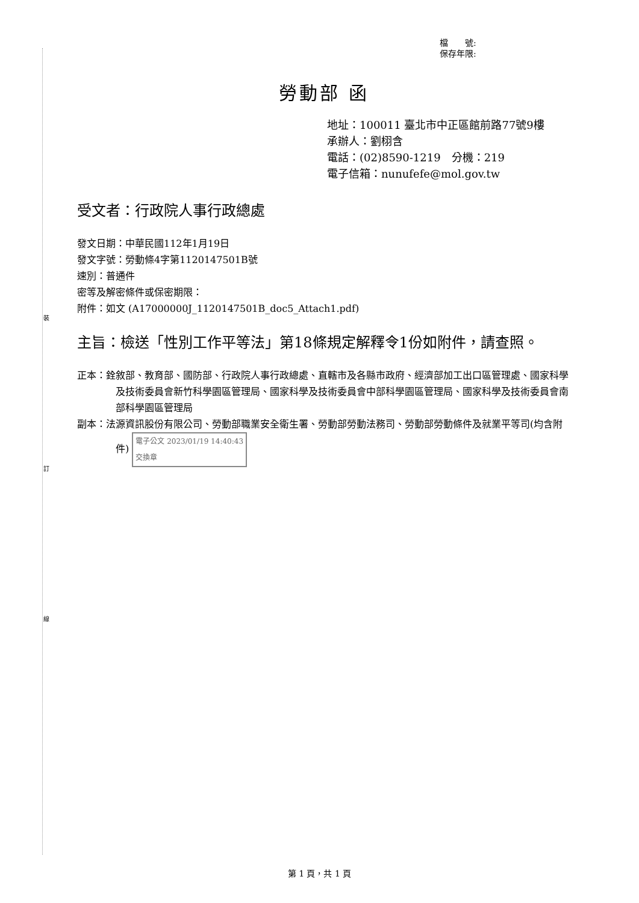裝
訂
線
檔　　號:
保存年限:
勞動部 函
地址：100011 臺北市中正區館前路77號9樓
承辦人：劉栩含
電話：(02)8590-1219　分機：219
電子信箱：nunufefe@mol.gov.tw
受文者：行政院人事行政總處
發文日期：中華民國112年1月19日
發文字號：勞動條4字第1120147501B號
速別：普通件
密等及解密條件或保密期限：
附件：如文 (A17000000J_1120147501B_doc5_Attach1.pdf)
主旨：檢送「性別工作平等法」第18條規定解釋令1份如附件，請查照。
正本：銓敘部、教育部、國防部、行政院人事行政總處、直轄市及各縣市政府、經濟部加工出口區管理處、國家科學及技術委員會新竹科學園區管理局、國家科學及技術委員會中部科學園區管理局、國家科學及技術委員會南部科學園區管理局
副本：法源資訊股份有限公司、勞動部職業安全衛生署、勞動部勞動法務司、勞動部勞動條件及就業平等司(均含附件) 電子公文 2023/01/19 14:40:43
交換章
第 1 頁，共 1 頁